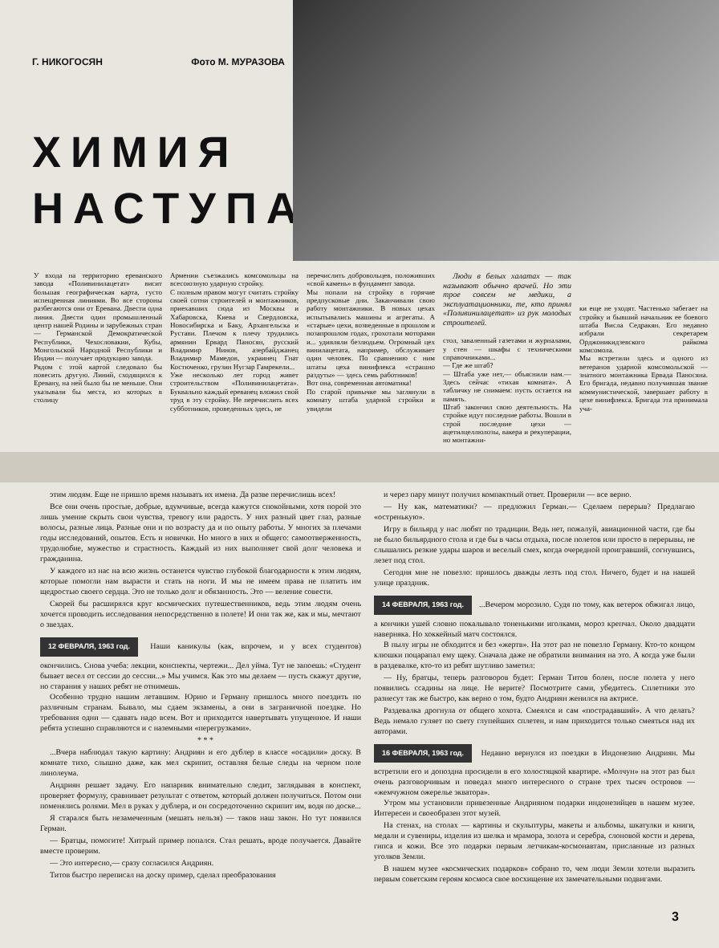Г. НИКОГОСЯН Фото М. МУРАЗОВА
ХИМИЯ НАСТУПАЕТ
У входа на территорию ереванского завода «Поливинилацетат» висит большая географическая карта, густо испещренная линиями. Во все стороны разбегаются они от Еревана. Двести одна линия. Двести один промышленный центр нашей Родины и зарубежных стран — Германской Демократической Республики, Чехословакии, Кубы, Монгольской Народной Республики и Индии — получает продукцию завода.
Рядом с этой картой следовало бы повесить другую. Линий, сходящихся к Еревану, на ней было бы не меньше. Они указывали бы места, из которых в столицу
Армении съезжались комсомольцы на всесоюзную ударную стройку.
С полным правом могут считать стройку своей сотни строителей и монтажников, приехавших сюда из Москвы и Хабаровска, Киева и Свердловска, Новосибирска и Баку, Архангельска и Рустави. Плечом к плечу трудились армянин Ервард Паносян, русский Владимир Нинов, азербайджанец Владимир Мамедов, украинец Гнат Костюченко, грузин Нугзар Гамрекели...
Уже несколько лет город живет строительством «Поливинилацетата». Буквально каждый ереванец вложил свой труд в эту стройку. Не перечислить всех субботников, проведенных здесь, не
перечислить добровольцев, положивших «свой камень» в фундамент завода.
Мы попали на стройку в горячие предпусковые дни. Заканчивали свою работу монтажники. В новых цехах испытывались машины и агрегаты. А «старые» цехи, возведенные в прошлом и позапрошлом годах, грохотали моторами и... удивляли безлюдьем. Огромный цех винилацетата, например, обслуживает один человек. По сравнению с ним штаты цеха винифлекса «страшно раздуты» — здесь семь работников!
Вот она, современная автоматика!
По старой привычке мы заглянули в комнату штаба ударной стройки и увидели
Люди в белых халатах — так называют обычно врачей. Но эти трое совсем не медики, а эксплуатационники, те, кто принял «Поливинилацетат» из рук молодых строителей.
стол, заваленный газетами и журналами, у стен — шкафы с техническими справочниками...
— Где же штаб?
— Штаба уже нет,— объяснили нам.— Здесь сейчас «тихая комната». А табличку не снимаем: пусть остается на память.
Штаб закончил свою деятельность. На стройке идут последние работы. Вошли в строй последние цехи — ацетилцеллюлозы, вакера и рекуперации, но монтажни-
ки еще не уходят. Частенько забегает на стройку и бывший начальник ее боевого штаба Висла Седракян. Его недавно избрали секретарем Орджоникидзевского райкома комсомола.
Мы встретили здесь и одного из ветеранов ударной комсомольской — знатного монтажника Ервада Паносяна. Его бригада, недавно получившая звание коммунистической, завершает работу в цехе винифлекса. Бригада эта принимала уча-
этим людям. Еще не пришло время называть их имена. Да разве перечислишь всех!
Все они очень простые, добрые, вдумчивые, всегда кажутся спокойными, хотя порой это лишь умение скрыть свои чувства, тревогу или радость. У них разный цвет глаз, разные волосы, разные лица. Разные они и по возрасту да и по опыту работы. У многих за плечами годы исследований, опытов. Есть и новички. Но много в них и общего: самоотверженность, трудолюбие, мужество и страстность. Каждый из них выполняет свой долг человека и гражданина.
У каждого из нас на всю жизнь останется чувство глубокой благодарности к этим людям, которые помогли нам вырасти и стать на ноги. И мы не имеем права не платить им щедростью своего сердца. Это не только долг и обязанность. Это — веление совести.
Скорей бы расширялся круг космических путешественников, ведь этим людям очень хочется проводить исследования непосредственно в полете! И они так же, как и мы, мечтают о звездах.
12 ФЕВРАЛЯ, 1963 год. Наши каникулы (как, впрочем, и у всех студентов) окончились. Снова учеба: лекции, конспекты, чертежи... Дел уйма. Тут не запоешь: «Студент бывает весел от сессии до сессии...» Мы учимся. Как это мы делаем — пусть скажут другие, но старания у наших ребят не отнимешь.
Особенно трудно нашим летавшим. Юрию и Герману пришлось много поездить по различным странам. Бывало, мы сдаем экзамены, а они в заграничной поездке. Но требования одни — сдавать надо всем. Вот и приходится навертывать упущенное. И наши ребята успешно справляются и с наземными «перегрузками».
* * *
...Вчера наблюдал такую картину: Андриян и его дублер в классе «осадили» доску. В комнате тихо, слышно даже, как мел скрипит, оставляя белые следы на черном поле линолеума.
Андриян решает задачу. Его напарник внимательно следит, заглядывая в конспект, проверяет формулу, сравнивает результат с ответом, который должен получиться. Потом они поменялись ролями. Мел в руках у дублера, и он сосредоточенно скрипит им, водя по доске...
Я старался быть незамеченным (мешать нельзя) — таков наш закон. Но тут появился Герман.
— Братцы, помогите! Хитрый пример попался. Стал решать, вроде получается. Давайте вместе проверим.
— Это интересно,— сразу согласился Андриян.
Титов быстро переписал на доску пример, сделал преобразования
и через пару минут получил компактный ответ. Проверили — все верно.
— Ну как, математики? — предложил Герман.— Сделаем перерыв? Предлагаю «остренькую».
Игру в бильярд у нас любят по традиции. Ведь нет, пожалуй, авиационной части, где бы не было бильярдного стола и где бы в часы отдыха, после полетов или просто в перерывы, не слышались резкие удары шаров и веселый смех, когда очередной проигравший, согнувшись, лезет под стол.
Сегодня мне не повезло: пришлось дважды лезть под стол. Ничего, будет и на нашей улице праздник.
14 ФЕВРАЛЯ, 1963 год. ...Вечером морозило. Судя по тому, как ветерок обжигал лицо, а кончики ушей словно покалывало тоненькими иголками, мороз крепчал. Около двадцати наверняка. Но хоккейный матч состоялся.
В пылу игры не обходится и без «жертв». На этот раз не повезло Герману. Кто-то концом клюшки поцарапал ему щеку. Сначала даже не обратили внимания на это. А когда уже были в раздевалке, кто-то из ребят шутливо заметил:
— Ну, братцы, теперь разговоров будет: Герман Титов болен, после полета у него появились ссадины на лице. Не верите? Посмотрите сами, убедитесь. Сплетники это разнесут так же быстро, как верно о том, будто Андриян женился на актрисе.
Раздевалка дрогнула от общего хохота. Смеялся и сам «пострадавший». А что делать? Ведь немало гуляет по свету глупейших сплетен, и нам приходится только смеяться над их авторами.
16 ФЕВРАЛЯ, 1963 год. Недавно вернулся из поездки в Индонезию Андриян. Мы встретили его и допоздна просидели в его холостяцкой квартире. «Молчун» на этот раз был очень разговорчивым и поведал много интересного о стране трех тысяч островов — «жемчужном ожерелье экватора».
Утром мы установили привезенные Андрияном подарки индонезийцев в нашем музее. Интересен и своеобразен этот музей.
На стенах, на столах — картины и скульптуры, макеты и альбомы, шкатулки и книги, медали и сувениры, изделия из шелка и мрамора, золота и серебра, слоновой кости и дерева, гипса и кожи. Все это подарки первым летчикам-космонавтам, присланные из разных уголков Земли.
В нашем музее «космических подарков» собрано то, чем люди Земли хотели выразить первым советским героям космоса свое восхищение их замечательными подвигами.
3